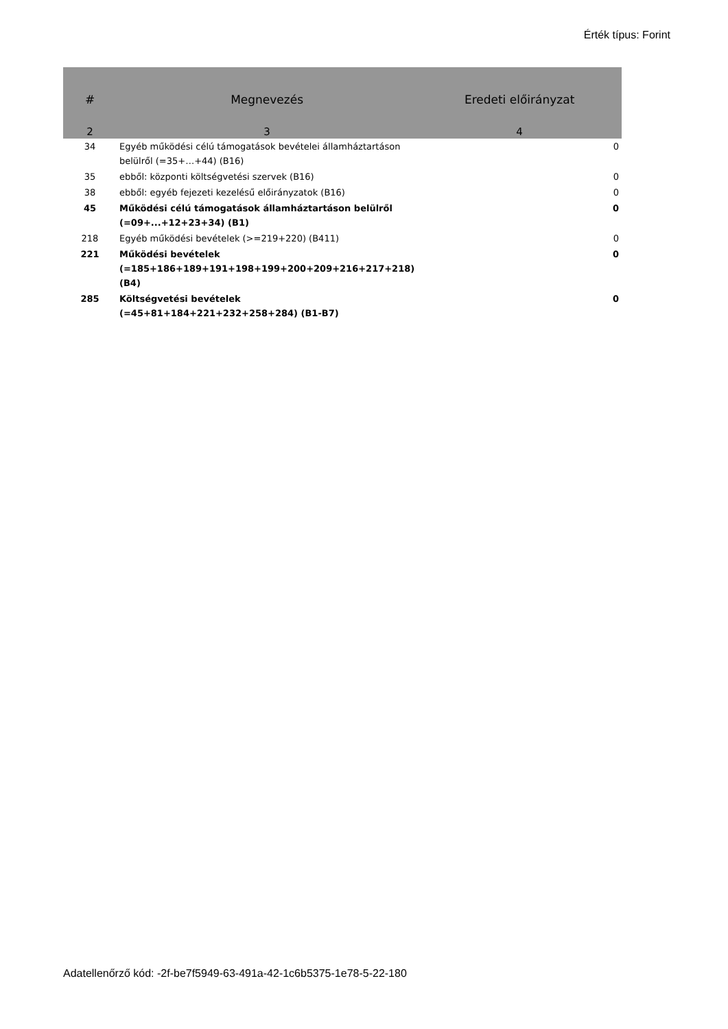Érték típus: Forint
| # | Megnevezés | Eredeti előirányzat |
| --- | --- | --- |
| 2 | 3 | 4 |
| 34 | Egyéb működési célú támogatások bevételei államháztartáson belülről (=35+…+44) (B16) | 0 |
| 35 | ebből: központi költségvetési szervek (B16) | 0 |
| 38 | ebből: egyéb fejezeti kezelésű előirányzatok (B16) | 0 |
| 45 | Működési célú támogatások államháztartáson belülről (=09+...+12+23+34) (B1) | 0 |
| 218 | Egyéb működési bevételek (>=219+220) (B411) | 0 |
| 221 | Működési bevételek (=185+186+189+191+198+199+200+209+216+217+218) (B4) | 0 |
| 285 | Költségvetési bevételek (=45+81+184+221+232+258+284) (B1-B7) | 0 |
Adatellenőrző kód: -2f-be7f5949-63-491a-42-1c6b5375-1e78-5-22-180